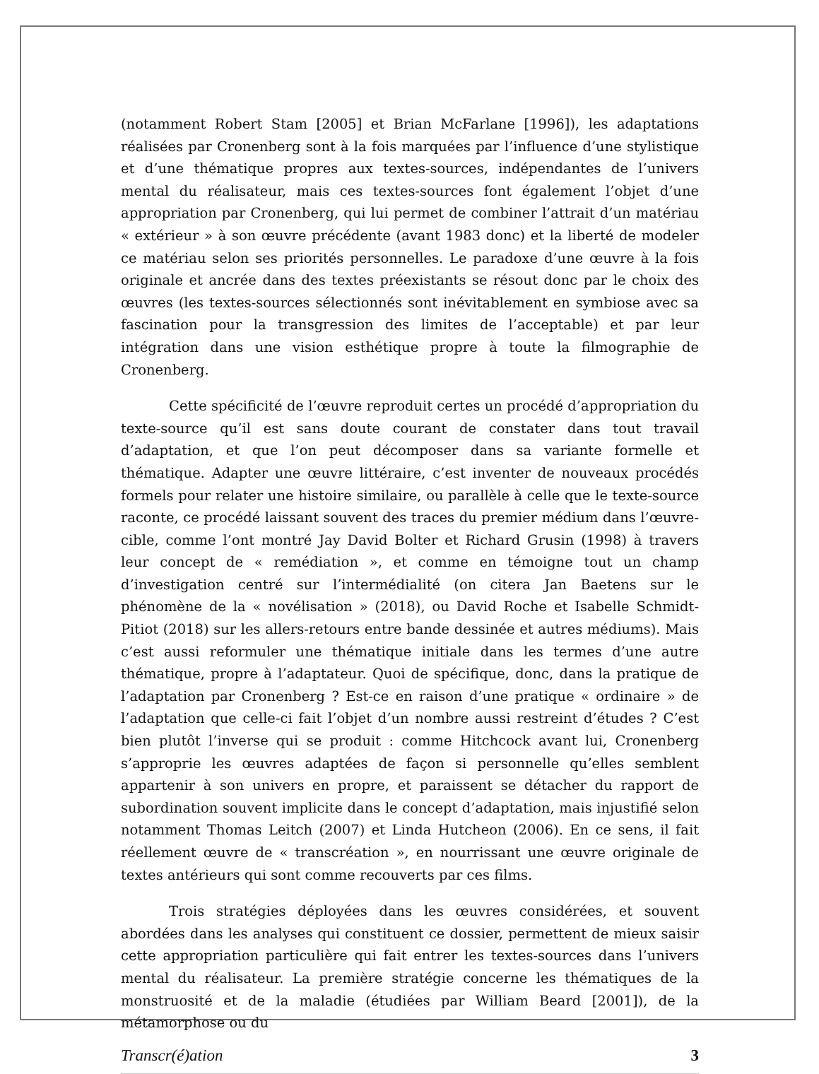(notamment Robert Stam [2005] et Brian McFarlane [1996]), les adaptations réalisées par Cronenberg sont à la fois marquées par l’influence d’une stylistique et d’une thématique propres aux textes-sources, indépendantes de l’univers mental du réalisateur, mais ces textes-sources font également l’objet d’une appropriation par Cronenberg, qui lui permet de combiner l’attrait d’un matériau « extérieur » à son œuvre précédente (avant 1983 donc) et la liberté de modeler ce matériau selon ses priorités personnelles. Le paradoxe d’une œuvre à la fois originale et ancrée dans des textes préexistants se résout donc par le choix des œuvres (les textes-sources sélectionnés sont inévitablement en symbiose avec sa fascination pour la transgression des limites de l’acceptable) et par leur intégration dans une vision esthétique propre à toute la filmographie de Cronenberg.
Cette spécificité de l’œuvre reproduit certes un procédé d’appropriation du texte-source qu’il est sans doute courant de constater dans tout travail d’adaptation, et que l’on peut décomposer dans sa variante formelle et thématique. Adapter une œuvre littéraire, c’est inventer de nouveaux procédés formels pour relater une histoire similaire, ou parallèle à celle que le texte-source raconte, ce procédé laissant souvent des traces du premier médium dans l’œuvre-cible, comme l’ont montré Jay David Bolter et Richard Grusin (1998) à travers leur concept de « remédiation », et comme en témoigne tout un champ d’investigation centré sur l’intermédialité (on citera Jan Baetens sur le phénomène de la « novélisation » (2018), ou David Roche et Isabelle Schmidt-Pitiot (2018) sur les allers-retours entre bande dessinée et autres médiums). Mais c’est aussi reformuler une thématique initiale dans les termes d’une autre thématique, propre à l’adaptateur. Quoi de spécifique, donc, dans la pratique de l’adaptation par Cronenberg ? Est-ce en raison d’une pratique « ordinaire » de l’adaptation que celle-ci fait l’objet d’un nombre aussi restreint d’études ? C’est bien plutôt l’inverse qui se produit : comme Hitchcock avant lui, Cronenberg s’approprie les œuvres adaptées de façon si personnelle qu’elles semblent appartenir à son univers en propre, et paraissent se détacher du rapport de subordination souvent implicite dans le concept d’adaptation, mais injustifié selon notamment Thomas Leitch (2007) et Linda Hutcheon (2006). En ce sens, il fait réellement œuvre de « transcréation », en nourrissant une œuvre originale de textes antérieurs qui sont comme recouverts par ces films.
Trois stratégies déployées dans les œuvres considérées, et souvent abordées dans les analyses qui constituent ce dossier, permettent de mieux saisir cette appropriation particulière qui fait entrer les textes-sources dans l’univers mental du réalisateur. La première stratégie concerne les thématiques de la monstruosité et de la maladie (étudiées par William Beard [2001]), de la métamorphose ou du
Transcr(é)ation 3